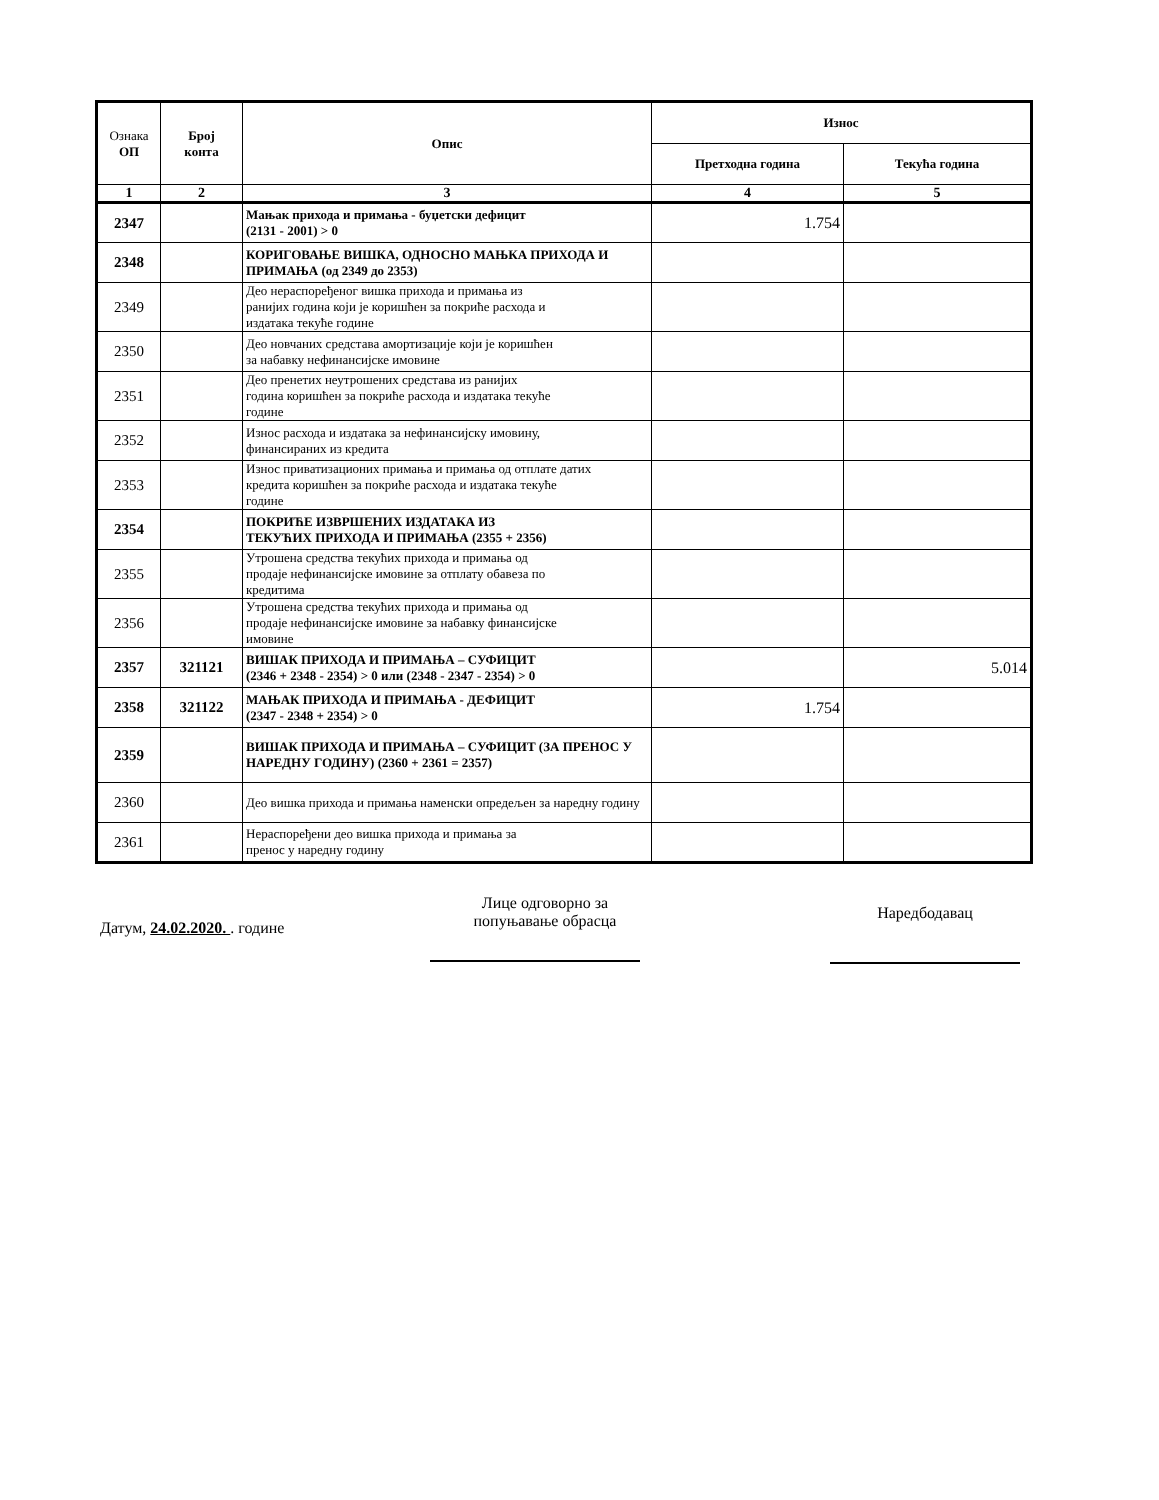| Ознака ОП | Број конта | Опис | Износ | |
| --- | --- | --- | --- | --- |
| | | | Претходна година | Текућа година |
| 1 | 2 | 3 | 4 | 5 |
| 2347 | | Мањак прихода и примања - буџетски дефицит (2131 - 2001) > 0 | 1.754 | |
| 2348 | | КОРИГОВАЊЕ ВИШКА, ОДНОСНО МАЊКА ПРИХОДА И ПРИМАЊА (од 2349 до 2353) | | |
| 2349 | | Део нераспоређеног вишка прихода и примања из ранијих година који је коришћен за покриће расхода и издатака текуће године | | |
| 2350 | | Део новчаних средстава амортизације који је коришћен за набавку нефинансијске имовине | | |
| 2351 | | Део пренетих неутрошених средстава из ранијих година коришћен за покриће расхода и издатака текуће године | | |
| 2352 | | Износ расхода и издатака за нефинансијску имовину, финансираних из кредита | | |
| 2353 | | Износ приватизационих примања и примања од отплате датих кредита коришћен за покриће расхода и издатака текуће године | | |
| 2354 | | ПОКРИЋЕ ИЗВРШЕНИХ ИЗДАТАКА ИЗ ТЕКУЋИХ ПРИХОДА И ПРИМАЊА (2355 + 2356) | | |
| 2355 | | Утрошена средства текућих прихода и примања од продаје нефинансијске имовине за отплату обавеза по кредитима | | |
| 2356 | | Утрошена средства текућих прихода и примања од продаје нефинансијске имовине за набавку финансијске имовине | | |
| 2357 | 321121 | ВИШАК ПРИХОДА И ПРИМАЊА – СУФИЦИТ (2346 + 2348 - 2354) > 0 или (2348 - 2347 - 2354) > 0 | | 5.014 |
| 2358 | 321122 | МАЊАК ПРИХОДА И ПРИМАЊА - ДЕФИЦИТ (2347 - 2348 + 2354) > 0 | 1.754 | |
| 2359 | | ВИШАК ПРИХОДА И ПРИМАЊА – СУФИЦИТ (ЗА ПРЕНОС У НАРЕДНУ ГОДИНУ) (2360 + 2361 = 2357) | | |
| 2360 | | Део вишка прихода и примања наменски опредељен за наредну годину | | |
| 2361 | | Нераспоређени део вишка прихода и примања за пренос у наредну годину | | |
Датум, 24.02.2020. . године
Лице одговорно за
попуњавање обрасца
Наредбодавац